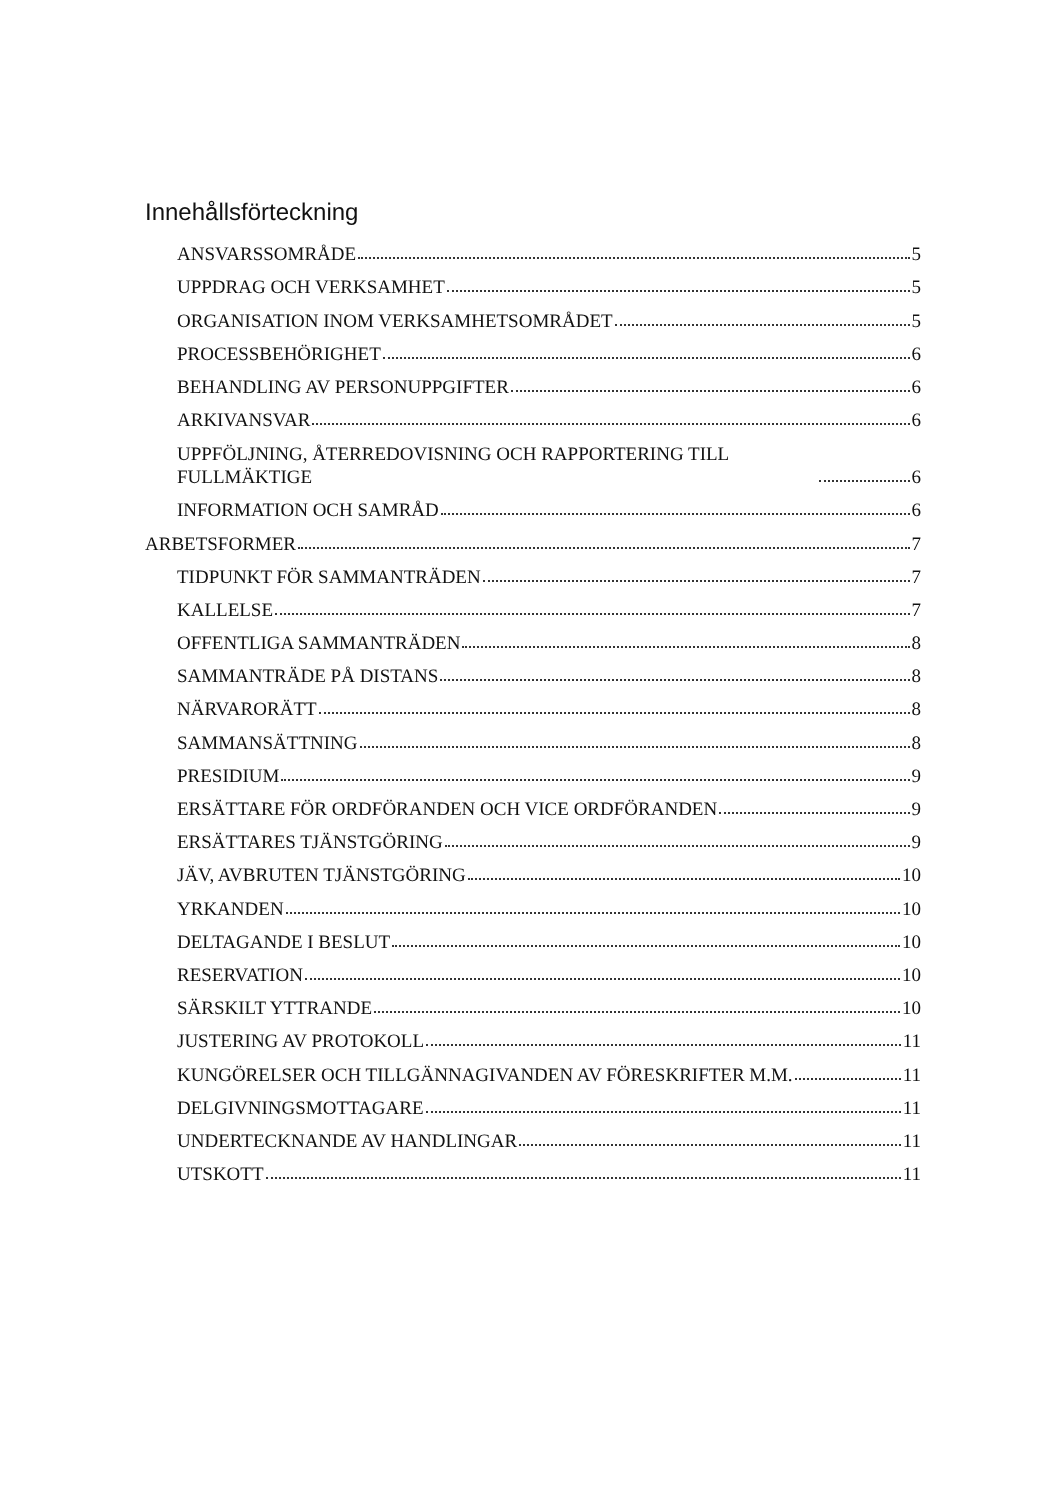Innehållsförteckning
ANSVARSSOMRÅDE 5
UPPDRAG OCH VERKSAMHET 5
ORGANISATION INOM VERKSAMHETSOMRÅDET 5
PROCESSBEHÖRIGHET 6
BEHANDLING AV PERSONUPPGIFTER 6
ARKIVANSVAR 6
UPPFÖLJNING, ÅTERREDOVISNING OCH RAPPORTERING TILL FULLMÄKTIGE 6
INFORMATION OCH SAMRÅD 6
ARBETSFORMER 7
TIDPUNKT FÖR SAMMANTRÄDEN 7
KALLELSE 7
OFFENTLIGA SAMMANTRÄDEN 8
SAMMANTRÄDE PÅ DISTANS 8
NÄRVARORÄTT 8
SAMMANSÄTTNING 8
PRESIDIUM 9
ERSÄTTARE FÖR ORDFÖRANDEN OCH VICE ORDFÖRANDEN 9
ERSÄTTARES TJÄNSTGÖRING 9
JÄV, AVBRUTEN TJÄNSTGÖRING 10
YRKANDEN 10
DELTAGANDE I BESLUT 10
RESERVATION 10
SÄRSKILT YTTRANDE 10
JUSTERING AV PROTOKOLL 11
KUNGÖRELSER OCH TILLGÄNNAGIVANDEN AV FÖRESKRIFTER M.M. 11
DELGIVNINGSMOTTAGARE 11
UNDERTECKNANDE AV HANDLINGAR 11
UTSKOTT 11